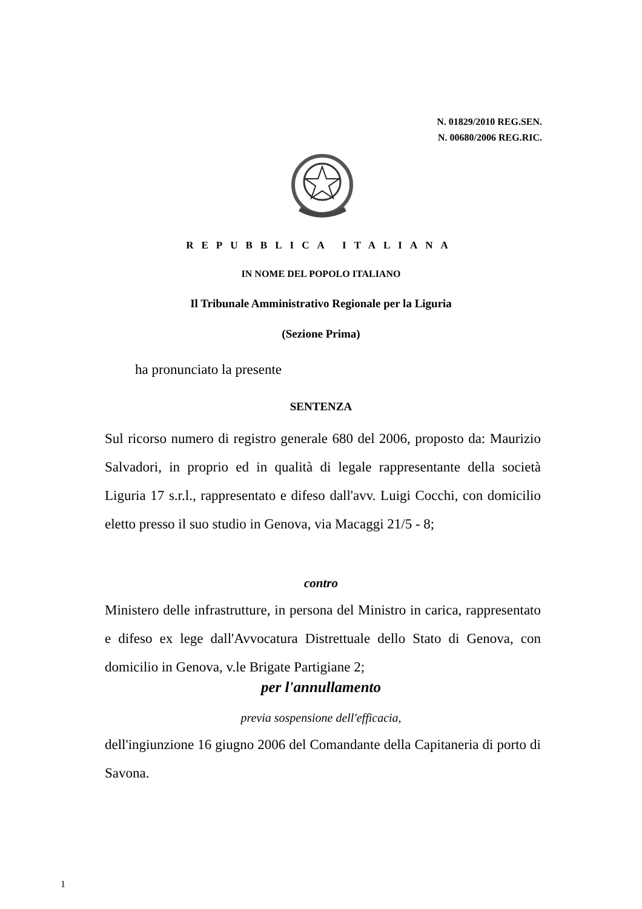N. 01829/2010 REG.SEN.
N. 00680/2006 REG.RIC.
REPUBBLICA ITALIANA
IN NOME DEL POPOLO ITALIANO
Il Tribunale Amministrativo Regionale per la Liguria
(Sezione Prima)
ha pronunciato la presente
SENTENZA
Sul ricorso numero di registro generale 680 del 2006, proposto da: Maurizio Salvadori, in proprio ed in qualità di legale rappresentante della società Liguria 17 s.r.l., rappresentato e difeso dall'avv. Luigi Cocchi, con domicilio eletto presso il suo studio in Genova, via Macaggi 21/5 - 8;
contro
Ministero delle infrastrutture, in persona del Ministro in carica, rappresentato e difeso ex lege dall'Avvocatura Distrettuale dello Stato di Genova, con domicilio in Genova, v.le Brigate Partigiane 2;
per l'annullamento
previa sospensione dell'efficacia,
dell'ingiunzione 16 giugno 2006 del Comandante della Capitaneria di porto di Savona.
1